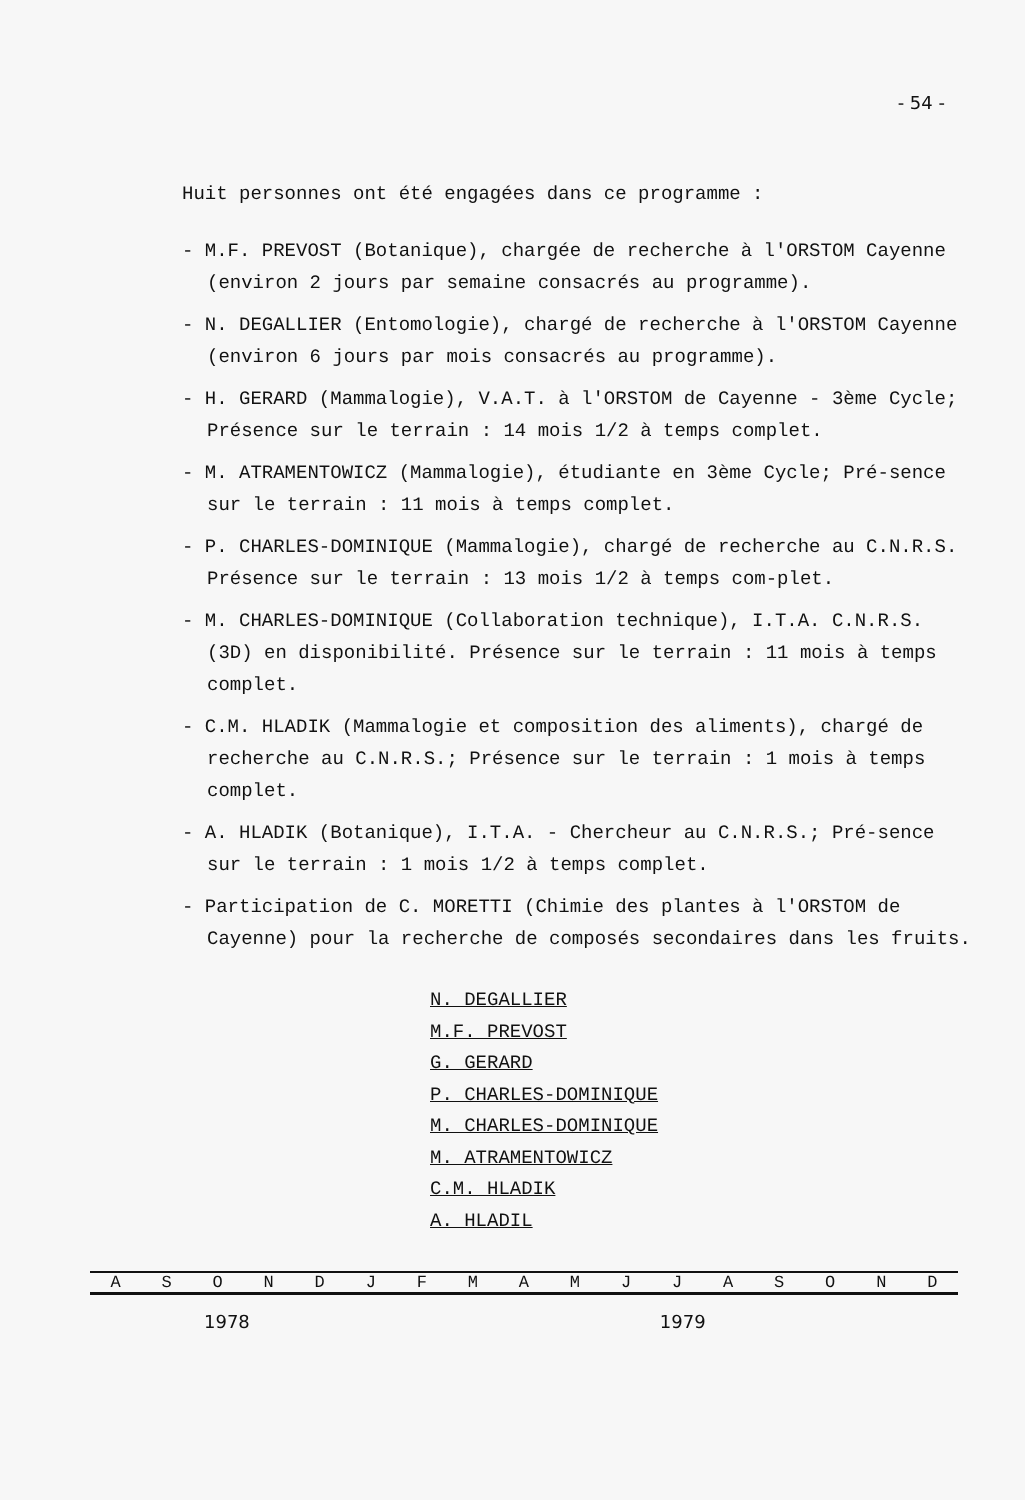- 54 -
Huit personnes ont été engagées dans ce programme :
- M.F. PREVOST (Botanique), chargée de recherche à l'ORSTOM Cayenne (environ 2 jours par semaine consacrés au programme).
- N. DEGALLIER (Entomologie), chargé de recherche à l'ORSTOM Cayenne (environ 6 jours par mois consacrés au programme).
- H. GERARD (Mammalogie), V.A.T. à l'ORSTOM de Cayenne - 3ème Cycle; Présence sur le terrain : 14 mois 1/2 à temps complet.
- M. ATRAMENTOWICZ (Mammalogie), étudiante en 3ème Cycle; Pré-sence sur le terrain : 11 mois à temps complet.
- P. CHARLES-DOMINIQUE (Mammalogie), chargé de recherche au C.N.R.S. Présence sur le terrain : 13 mois 1/2 à temps com-plet.
- M. CHARLES-DOMINIQUE (Collaboration technique), I.T.A. C.N.R.S. (3D) en disponibilité. Présence sur le terrain : 11 mois à temps complet.
- C.M. HLADIK (Mammalogie et composition des aliments), chargé de recherche au C.N.R.S.; Présence sur le terrain : 1 mois à temps complet.
- A. HLADIK (Botanique), I.T.A. - Chercheur au C.N.R.S.; Pré-sence sur le terrain : 1 mois 1/2 à temps complet.
- Participation de C. MORETTI (Chimie des plantes à l'ORSTOM de Cayenne) pour la recherche de composés secondaires dans les fruits.
N. DEGALLIER
M.F. PREVOST
G. GERARD
P. CHARLES-DOMINIQUE
M. CHARLES-DOMINIQUE
M. ATRAMENTOWICZ
C.M. HLADIK
A. HLADIL
| A | S | O | N | D | J | F | M | A | M | J | J | A | S | O | N | D |
1978 1979